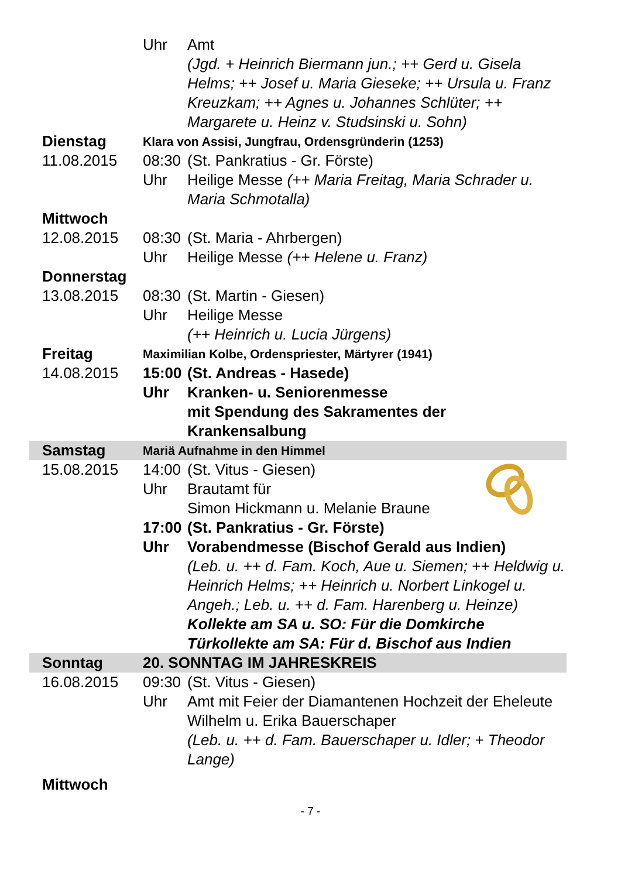| | Uhr | Amt (Jgd. + Heinrich Biermann jun.; ++ Gerd u. Gisela Helms; ++ Josef u. Maria Gieseke; ++ Ursula u. Franz Kreuzkam; ++ Agnes u. Johannes Schlüter; ++ Margarete u. Heinz v. Studsinski u. Sohn) |
| Dienstag | Klara von Assisi, Jungfrau, Ordensgründerin (1253) | |
| 11.08.2015 | 08:30 Uhr | (St. Pankratius - Gr. Förste) Heilige Messe (++ Maria Freitag, Maria Schrader u. Maria Schmotalla) |
| Mittwoch | | |
| 12.08.2015 | 08:30 Uhr | (St. Maria - Ahrbergen) Heilige Messe (++ Helene u. Franz) |
| Donnerstag | | |
| 13.08.2015 | 08:30 Uhr | (St. Martin - Giesen) Heilige Messe (++ Heinrich u. Lucia Jürgens) |
| Freitag | Maximilian Kolbe, Ordenspriester, Märtyrer (1941) | |
| 14.08.2015 | 15:00 Uhr | (St. Andreas - Hasede) Kranken- u. Seniorenmesse mit Spendung des Sakramentes der Krankensalbung |
| Samstag | Mariä Aufnahme in den Himmel | |
| 15.08.2015 | 14:00 Uhr 17:00 Uhr | (St. Vitus - Giesen) Brautamt für Simon Hickmann u. Melanie Braune (St. Pankratius - Gr. Förste) Vorabendmesse (Bischof Gerald aus Indien) (Leb. u. ++ d. Fam. Koch, Aue u. Siemen; ++ Heldwig u. Heinrich Helms; ++ Heinrich u. Norbert Linkogel u. Angeh.; Leb. u. ++ d. Fam. Harenberg u. Heinze) Kollekte am SA u. SO: Für die Domkirche Türkollekte am SA: Für d. Bischof aus Indien |
| Sonntag | 20. SONNTAG IM JAHRESKREIS | |
| 16.08.2015 | 09:30 Uhr | (St. Vitus - Giesen) Amt mit Feier der Diamantenen Hochzeit der Eheleute Wilhelm u. Erika Bauerschaper (Leb. u. ++ d. Fam. Bauerschaper u. Idler; + Theodor Lange) |
| Mittwoch | | |
- 7 -